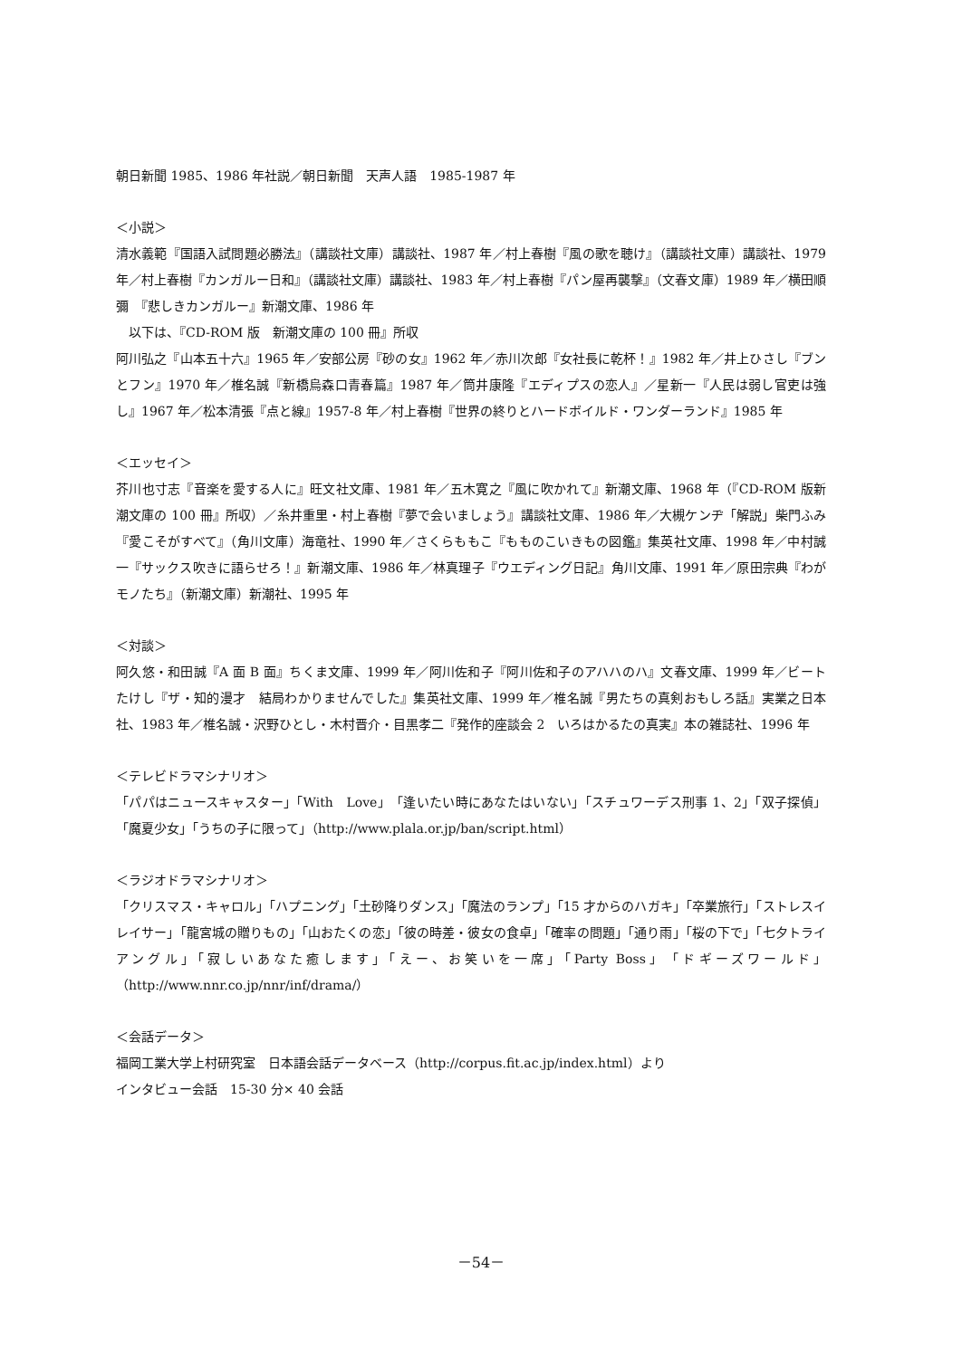朝日新聞 1985、1986 年社説／朝日新聞　天声人語　1985-1987 年
＜小説＞
清水義範『国語入試問題必勝法』（講談社文庫）講談社、1987 年／村上春樹『風の歌を聴け』（講談社文庫）講談社、1979 年／村上春樹『カンガルー日和』（講談社文庫）講談社、1983 年／村上春樹『パン屋再襲撃』（文春文庫）1989 年／横田順彌　『悲しきカンガルー』新潮文庫、1986 年
　以下は、『CD-ROM 版　新潮文庫の 100 冊』所収
阿川弘之『山本五十六』1965 年／安部公房『砂の女』1962 年／赤川次郎『女社長に乾杯！』1982 年／井上ひさし『ブンとフン』1970 年／椎名誠『新橋烏森口青春篇』1987 年／筒井康隆『エディプスの恋人』／星新一『人民は弱し官吏は強し』1967 年／松本清張『点と線』1957-8 年／村上春樹『世界の終りとハードボイルド・ワンダーランド』1985 年
＜エッセイ＞
芥川也寸志『音楽を愛する人に』旺文社文庫、1981 年／五木寛之『風に吹かれて』新潮文庫、1968 年（『CD-ROM 版新潮文庫の 100 冊』所収）／糸井重里・村上春樹『夢で会いましょう』講談社文庫、1986 年／大槻ケンヂ「解説」柴門ふみ『愛こそがすべて』（角川文庫）海竜社、1990 年／さくらももこ『もものこいきもの図鑑』集英社文庫、1998 年／中村誠一『サックス吹きに語らせろ！』新潮文庫、1986 年／林真理子『ウエディング日記』角川文庫、1991 年／原田宗典『わがモノたち』（新潮文庫）新潮社、1995 年
＜対談＞
阿久悠・和田誠『A 面 B 面』ちくま文庫、1999 年／阿川佐和子『阿川佐和子のアハハのハ』文春文庫、1999 年／ビートたけし『ザ・知的漫才　結局わかりませんでした』集英社文庫、1999 年／椎名誠『男たちの真剣おもしろ話』実業之日本社、1983 年／椎名誠・沢野ひとし・木村晋介・目黒孝二『発作的座談会 2　いろはかるたの真実』本の雑誌社、1996 年
＜テレビドラマシナリオ＞
「パパはニュースキャスター」「With　Love」「逢いたい時にあなたはいない」「スチュワーデス刑事 1、2」「双子探偵」「魔夏少女」「うちの子に限って」（http://www.plala.or.jp/ban/script.html）
＜ラジオドラマシナリオ＞
「クリスマス・キャロル」「ハプニング」「土砂降りダンス」「魔法のランプ」「15 才からのハガキ」「卒業旅行」「ストレスイレイサー」「龍宮城の贈りもの」「山おたくの恋」「彼の時差・彼女の食卓」「確率の問題」「通り雨」「桜の下で」「七夕トライアングル」「寂しいあなた癒します」「えー、お笑いを一席」「Party Boss」「ドギーズワールド」（http://www.nnr.co.jp/nnr/inf/drama/）
＜会話データ＞
福岡工業大学上村研究室　日本語会話データベース（http://corpus.fit.ac.jp/index.html）より
インタビュー会話　15-30 分× 40 会話
－54－